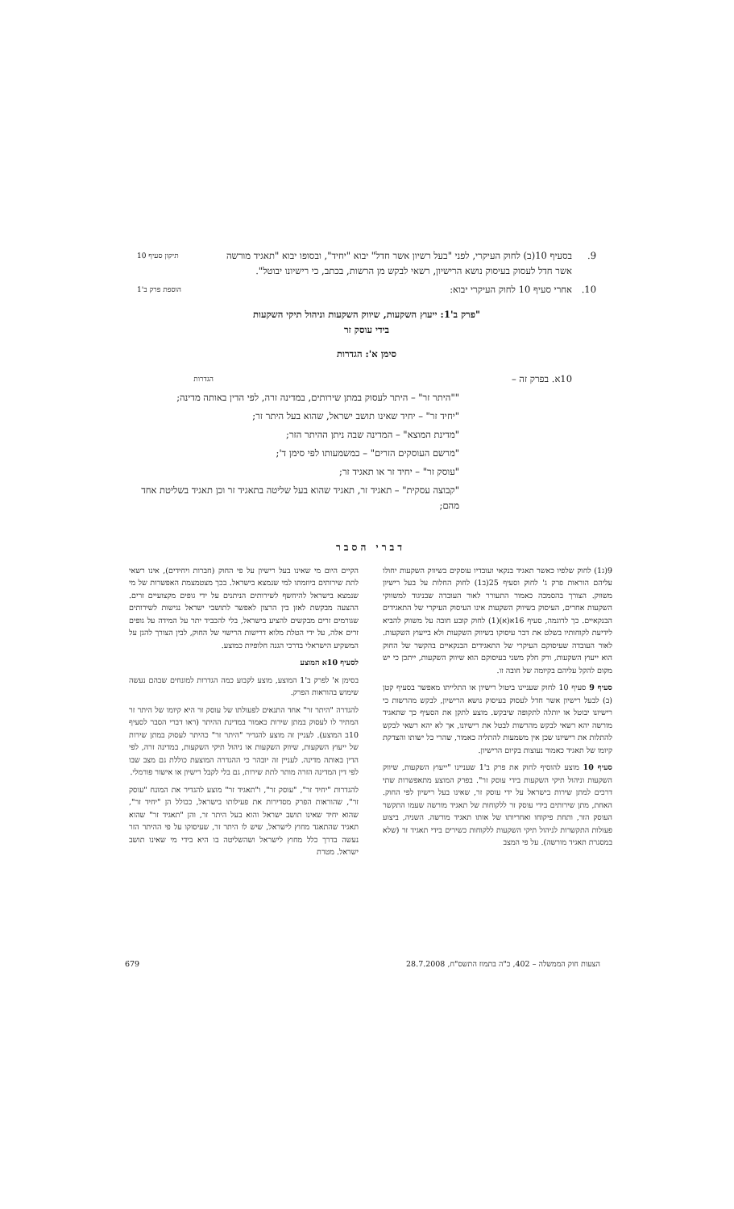9. בסעיף 10(ב) לחוק העיקרי, לפני "בעל רשיון אשר חדל" יבוא "יחיד", ובסופו יבוא "תאגיד מורשה אשר חדל לעסוק בעיסוק נושא הרישיון, רשאי לבקש מן הרשות, בכתב, כי רישיונו יבוטל".
תיקון סעיף 10
10. אחרי סעיף 10 לחוק העיקרי יבוא:
הוספת פרק ב'1
"פרק ב'1: ייעוץ השקעות, שיווק השקעות וניהול תיקי השקעות
בידי עוסק זר
סימן א': הגדרות
10א. בפרק זה –
הגדרות
""היתר זר" – היתר לעסוק במתן שירותים, במדינה זרה, לפי הדין באותה מדינה;
"יחיד זר" – יחיד שאינו תושב ישראל, שהוא בעל היתר זר;
"מדינת המוצא" – המדינה שבה ניתן ההיתר הזר;
"מרשם העוסקים הזרים" – כמשמעותו לפי סימן ד';
"עוסק זר" – יחיד זר או תאגיד זר;
"קבוצה עסקית" – תאגיד זר, תאגיד שהוא בעל שליטה בתאגיד זר וכן תאגיד בשליטת אחד מהם;
דברי הסבר
9(ג1) לחוק שלפיו כאשר תאגיד בנקאי ועובדיו עוסקים בשיווק השקעות יחולו עליהם הוראות פרק ג' לחוק וסעיף 25(ב1) לחוק החלות על בעל רישיון משווק. הצורך בהסמכה כאמור התעורר לאור העובדה שבניגוד למשווקי השקעות אחרים, העיסוק בשיווק השקעות אינו העיסוק העיקרי של התאגידים הבנקאיים. כך לדוגמה, סעיף 16א(א)(1) לחוק קובע חובה על משווק להביא לידיעת לקוחותיו בשלט את דבר עיסוקו בשיווק השקעות ולא בייעוץ השקעות. לאור העובדה שעיסוקם העיקרי של התאגידים הבנקאיים בהקשר של החוק הוא ייעוץ השקעות, ורק חלק משני בעיסוקם הוא שיווק השקעות, ייתכן כי יש מקום להקל עליהם בקיומה של חובה זו.
סעיף 9 סעיף 10 לחוק שעניינו ביטול רישיון או התלייתו מאפשר בסעיף קטן (ב) לבעל רישיון אשר חדל לעסוק בעיסוק נושא הרישיון, לבקש מהרשות כי רישיונו יבוטל או יותלה לתקופה שיבקש. מוצע לתקן את הסעיף כך שתאגיד מורשה יהא רשאי לבקש מהרשות לבטל את רישיונו, אך לא יהא רשאי לבקש להתלות את רישיונו שכן אין משמעות להתליה כאמור, שהרי כל ישותו והצדקת קיומו של תאגיד כאמור נעוצות בקיום הרישיון.
סעיף 10 מוצע להוסיף לחוק את פרק ב'1 שעניינו "ייעוץ השקעות, שיווק השקעות וניהול תיקי השקעות בידי עוסק זר". בפרק המוצע מתאפשרות שתי דרכים למתן שירות בישראל על ידי עוסק זר, שאינו בעל רישיון לפי החוק. האחת, מתן שירותים בידי עוסק זר ללקוחות של תאגיד מורשה שעמו התקשר העוסק הזר, ותחת פיקוחו ואחריותו של אותו תאגיד מורשה. השניה, ביצוע פעולות התקשרות לניהול תיקי השקעות ללקוחות כשירים בידי תאגיד זר (שלא במסגרת תאגיד מורשה). על פי המצב
הקיים היום מי שאינו בעל רישיון על פי החוק (חברות ויחידים), אינו רשאי לתת שירותים ביוזמתו למי שנמצא בישראל. בכך מצטמצמת האפשרות של מי שנמצא בישראל להיחשף לשירותים הניתנים על ידי גופים מקצועיים זרים. ההצעה מבקשת לאזן בין הרצון לאפשר לתושבי ישראל נגישות לשירותים שגורמים זרים מבקשים להציע בישראל, בלי להכביד יתר על המידה על גופים זרים אלה, על ידי הטלת מלוא דרישות הרישוי של החוק, לבין הצורך להגן על המשקיע הישראלי בדרכי הגנה חלופיות כמוצע.
לסעיף 10א המוצע
בסימן א' לפרק ב'1 המוצע, מוצע לקבוע כמה הגדרות למונחים שבהם נעשה שימוש בהוראות הפרק.
להגדרה "היתר זר" אחד התנאים לפעולתו של עוסק זר היא קיומו של היתר זר המתיר לו לעסוק במתן שירות כאמור במדינת ההיתר (ראו דברי הסבר לסעיף 10ב המוצע). לעניין זה מוצע להגדיר "היתר זר" כהיתר לעסוק במתן שירות של ייעוץ השקעות, שיווק השקעות או ניהול תיקי השקעות, במדינה זרה, לפי הדין באותה מדינה. לעניין זה יובהר כי ההגדרה המוצעת כוללת גם מצב שבו לפי דין המדינה הזרה מותר לתת שירות, גם בלי לקבל רישיון או אישור פורמלי.
להגדרות "יחיד זר", "עוסק זר", ו"תאגיד זר" מוצע להגדיר את המונח "עוסק זר", שהוראות הפרק מסדירות את פעילותו בישראל, ככולל הן "יחיד זר", שהוא יחיד שאינו תושב ישראל והוא בעל היתר זר, והן "תאגיד זר" שהוא תאגיד שהתאגד מחוץ לישראל, שיש לו היתר זר, שעיסוקו על פי ההיתר הזר נעשה בדרך כלל מחוץ לישראל ושהשליטה בו היא בידי מי שאינו תושב ישראל. מטרת
הצעות חוק הממשלה – 402, כ"ה בתמוז התשס"ח, 28.7.2008 679